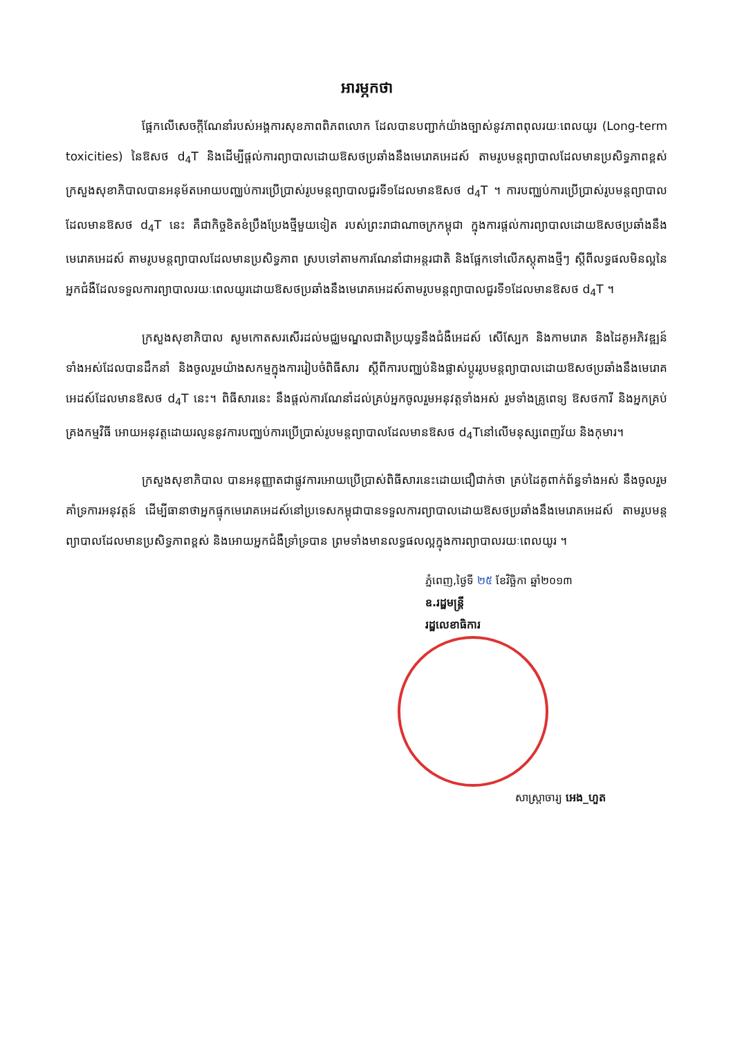អារម្ភកថា
ផ្អែកលើសេចក្តីណែនាំរបស់អង្គការសុខភាពពិភពលោក ដែលបានបញ្ជាក់យ៉ាងច្បាស់នូវភាពពុលរយៈពេលយូរ (Long-term toxicities) នៃឱសថ d<sub>4</sub>T និងដើម្បីផ្តល់ការព្យាបាលដោយឱសថប្រឆាំងនឹងមេរោគអេដស៍ តាមរូបមន្តព្យាបាលដែលមានប្រសិទ្ធភាពខ្ពស់ ក្រសួងសុខាភិបាលបានអនុម័តអោយបញ្ឈប់ការប្រើប្រាស់រូបមន្តព្យាបាលជួរទី១ដែលមានឱសថ d<sub>4</sub>T ។ ការបញ្ឈប់ការប្រើប្រាស់រូបមន្តព្យាបាលដែលមានឱសថ d<sub>4</sub>T នេះ គឺជាកិច្ចខិតខំប្រឹងប្រែងថ្មីមួយទៀត របស់ព្រះរាជាណាចក្រកម្ពុជា ក្នុងការផ្តល់ការព្យាបាលដោយឱសថប្រឆាំងនឹងមេរោគអេដស៍ តាមរូបមន្តព្យាបាលដែលមានប្រសិទ្ធភាព ស្របទៅតាមការណែនាំជាអន្តរជាតិ និងផ្អែកទៅលើភស្តុតាងថ្មីៗ ស្តីពីលទ្ធផលមិនល្អនៃអ្នកជំងឺដែលទទួលការព្យាបាលរយៈពេលយូរដោយឱសថប្រឆាំងនឹងមេរោគអេដស៍តាមរូបមន្តព្យាបាលជួរទី១ដែលមានឱសថ d<sub>4</sub>T ។
ក្រសួងសុខាភិបាល សូមកោតសរសើរដល់មជ្ឈមណ្ឌលជាតិប្រយុទ្ធនឹងជំងឺអេដស៍ សើស្បែក និងកាមរោគ និងដៃគូអភិវឌ្ឍន៍ទាំងអស់ដែលបានដឹកនាំ និងចូលរួមយ៉ាងសកម្មក្នុងការរៀបចំពិធីសារ ស្តីពីការបញ្ឈប់និងផ្លាស់ប្តូររូបមន្តព្យាបាលដោយឱសថប្រឆាំងនឹងមេរោគអេដស៍ដែលមានឱសថ d<sub>4</sub>T នេះ។ ពិធីសារនេះ នឹងផ្តល់ការណែនាំដល់គ្រប់អ្នកចូលរួមអនុវត្តទាំងអស់ រួមទាំងគ្រូពេទ្យ ឱសថការី និងអ្នកគ្រប់គ្រងកម្មវិធី អោយអនុវត្តដោយរលូននូវការបញ្ឈប់ការប្រើប្រាស់រូបមន្តព្យាបាលដែលមានឱសថ d<sub>4</sub>Tនៅលើមនុស្សពេញវ័យ និងកុមារ។
ក្រសួងសុខាភិបាល បានអនុញ្ញាតជាផ្លូវការអោយប្រើប្រាស់ពិធីសារនេះដោយជឿជាក់ថា គ្រប់ដៃគូពាក់ព័ន្ធទាំងអស់ នឹងចូលរួមគាំទ្រការអនុវត្តន៍ ដើម្បីធានាថាអ្នកផ្ទុកមេរោគអេដស៍នៅប្រទេសកម្ពុជាបានទទួលការព្យាបាលដោយឱសថប្រឆាំងនឹងមេរោគអេដស៍ តាមរូបមន្តព្យាបាលដែលមានប្រសិទ្ធភាពខ្ពស់ និងអោយអ្នកជំងឺទ្រាំទ្របាន ព្រមទាំងមានលទ្ធផលល្អក្នុងការព្យាបាលរយៈពេលយូរ ។
ភ្នំពេញ,ថ្ងៃទី ២៥ ខែវិច្ឆិកា ឆ្នាំ២០១៣
ឧ.រដ្ឋមន្ត្រី
រដ្ឋលេខាធិការ
សាស្ត្រាចារ្យ អេង_ហួត